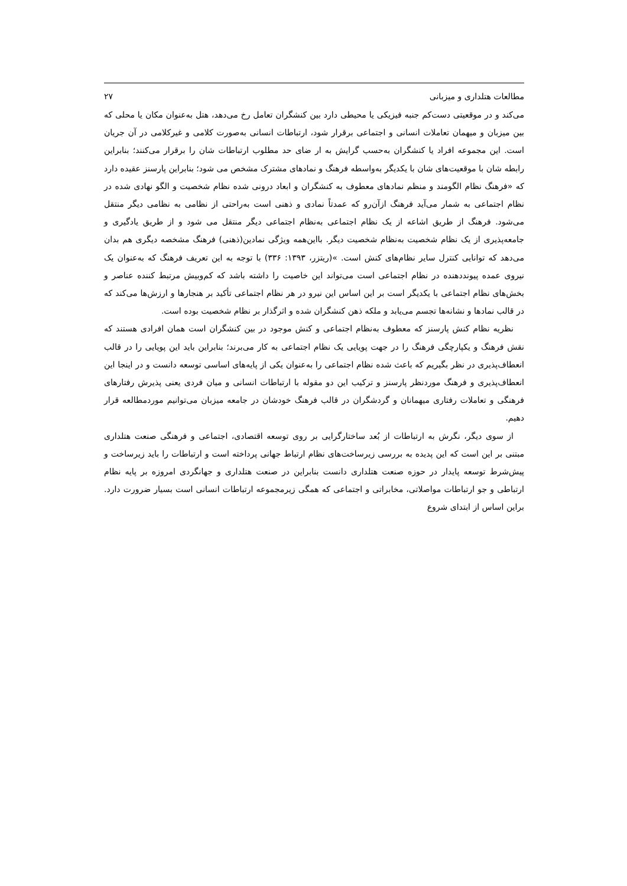مطالعات هتلداری و میزبانی ۲۷
می‌کند و در موقعیتی دست‌کم جنبه فیزیکی یا محیطی دارد بین کنشگران تعامل رخ می‌دهد، هتل به‌عنوان مکان یا محلی که بین میزبان و میهمان تعاملات انسانی و اجتماعی برقرار شود، ارتباطات انسانی به‌صورت کلامی و غیرکلامی در آن جریان است. این مجموعه افراد یا کنشگران به‌حسب گرایش به ار ضای حد مطلوب ارتباطات شان را برقرار می‌کنند؛ بنابراین رابطه شان با موقعیت‌های شان با یکدیگر به‌واسطه فرهنگ و نمادهای مشترک مشخص می شود؛ بنابراین پارسنز عقیده دارد که «فرهنگ نظام الگومند و منظم نمادهای معطوف به کنشگران و ابعاد درونی شده نظام شخصیت و الگو نهادی شده در نظام اجتماعی به شمار می‌آید فرهنگ ازآن‌رو که عمدتاً نمادی و ذهنی است به‌راحتی از نظامی به نظامی دیگر منتقل می‌شود. فرهنگ از طریق اشاعه از یک نظام اجتماعی به‌نظام اجتماعی دیگر منتقل می شود و از طریق یادگیری و جامعه‌پذیری از یک نظام شخصیت به‌نظام شخصیت دیگر. بااین‌همه ویژگی نمادین(ذهنی) فرهنگ مشخصه دیگری هم بدان می‌دهد که توانایی کنترل سایر نظام‌های کنش است. »(ریتزر، ۱۳۹۳: ۳۳۶) با توجه به این تعریف فرهنگ که به‌عنوان یک نیروی عمده پیونددهنده در نظام اجتماعی است می‌تواند این خاصیت را داشته باشد که کم‌وبیش مرتبط کننده عناصر و بخش‌های نظام اجتماعی با یکدیگر است بر این اساس این نیرو در هر نظام اجتماعی تأکید بر هنجارها و ارزش‌ها می‌کند که در قالب نمادها و نشانه‌ها تجسم می‌یابد و ملکه ذهن کنشگران شده و اثرگذار بر نظام شخصیت بوده است.
نظریه نظام کنش پارسنز که معطوف به‌نظام اجتماعی و کنش موجود در بین کنشگران است همان افرادی هستند که نقش فرهنگ و یکپارچگی فرهنگ را در جهت پویایی یک نظام اجتماعی به کار می‌برند؛ بنابراین باید این پویایی را در قالب انعطاف‌پذیری در نظر بگیریم که باعث شده نظام اجتماعی را به‌عنوان یکی از پایه‌های اساسی توسعه دانست و در اینجا این انعطاف‌پذیری و فرهنگ موردنظر پارسنز و ترکیب این دو مقوله با ارتباطات انسانی و میان فردی یعنی پذیرش رفتارهای فرهنگی و تعاملات رفتاری میهمانان و گردشگران در قالب فرهنگ خودشان در جامعه میزبان می‌توانیم موردمطالعه قرار دهیم.
از سوی دیگر، نگرش به ارتباطات از بُعد ساختارگرایی بر روی توسعه اقتصادی، اجتماعی و فرهنگی صنعت هتلداری مبتنی بر این است که این پدیده به بررسی زیرساخت‌های نظام ارتباط جهانی پرداخته است و ارتباطات را باید زیرساخت و پیش‌شرط توسعه پایدار در حوزه صنعت هتلداری دانست بنابراین در صنعت هتلداری و جهانگردی امروزه بر پایه نظام ارتباطی و جو ارتباطات مواصلاتی، مخابراتی و اجتماعی که همگی زیرمجموعه ارتباطات انسانی است بسیار ضرورت دارد. براین اساس از ابتدای شروع